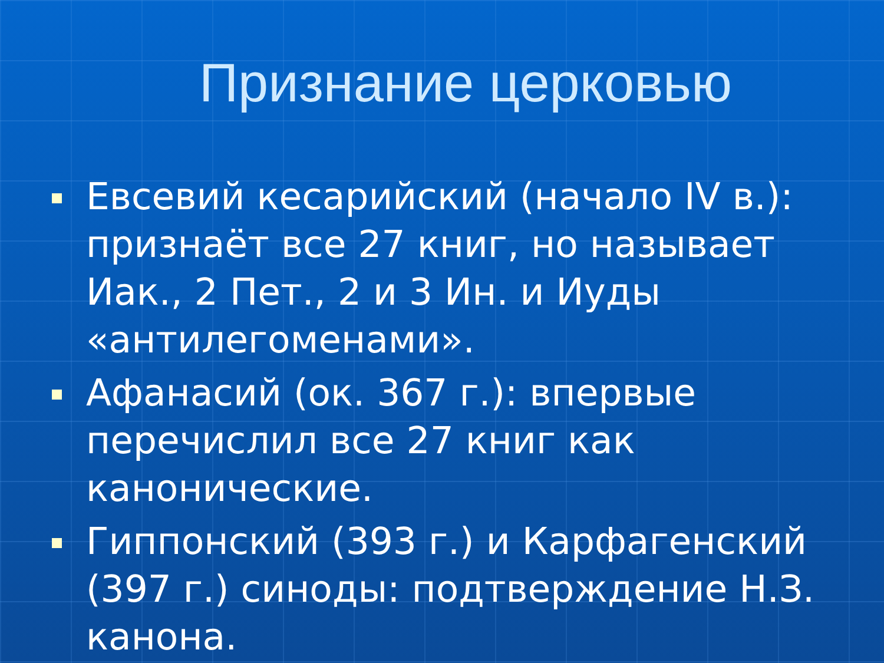Признание церковью
Евсевий кесарийский (начало IV в.): признаёт все 27 книг, но называет Иак., 2 Пет., 2 и 3 Ин. и Иуды «антилегоменами».
Афанасий (ок. 367 г.): впервые перечислил все 27 книг как канонические.
Гиппонский (393 г.) и Карфагенский (397 г.) синоды: подтверждение Н.З. канона.